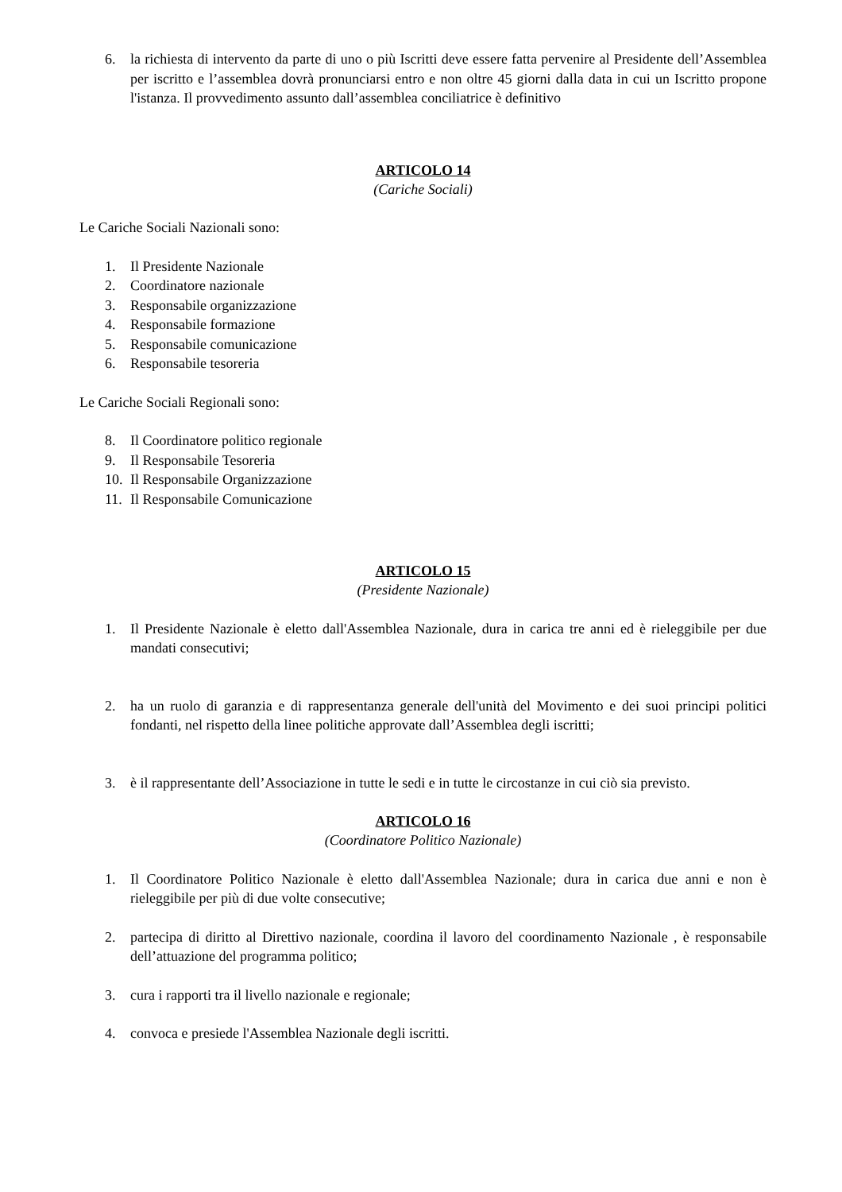6. la richiesta di intervento da parte di uno o più Iscritti deve essere fatta pervenire al Presidente dell’Assemblea per iscritto e l’assemblea dovrà pronunciarsi entro e non oltre 45 giorni dalla data in cui un Iscritto propone l'istanza. Il provvedimento assunto dall’assemblea conciliatrice è definitivo
ARTICOLO 14
(Cariche Sociali)
Le Cariche Sociali Nazionali sono:
1. Il Presidente Nazionale
2. Coordinatore nazionale
3. Responsabile organizzazione
4. Responsabile formazione
5. Responsabile comunicazione
6. Responsabile tesoreria
Le Cariche Sociali Regionali sono:
8. Il Coordinatore politico regionale
9. Il Responsabile Tesoreria
10. Il Responsabile Organizzazione
11. Il Responsabile Comunicazione
ARTICOLO 15
(Presidente Nazionale)
1. Il Presidente Nazionale è eletto dall'Assemblea Nazionale, dura in carica tre anni ed è rieleggibile per due mandati consecutivi;
2. ha un ruolo di garanzia e di rappresentanza generale dell'unità del Movimento e dei suoi principi politici fondanti, nel rispetto della linee politiche approvate dall’Assemblea degli iscritti;
3. è il rappresentante dell’Associazione in tutte le sedi e in tutte le circostanze in cui ciò sia previsto.
ARTICOLO 16
(Coordinatore Politico Nazionale)
1. Il Coordinatore Politico Nazionale è eletto dall'Assemblea Nazionale; dura in carica due anni e non è rieleggibile per più di due volte consecutive;
2. partecipa di diritto al Direttivo nazionale, coordina il lavoro del coordinamento Nazionale , è responsabile dell’attuazione del programma politico;
3. cura i rapporti tra il livello nazionale e regionale;
4. convoca e presiede l'Assemblea Nazionale degli iscritti.